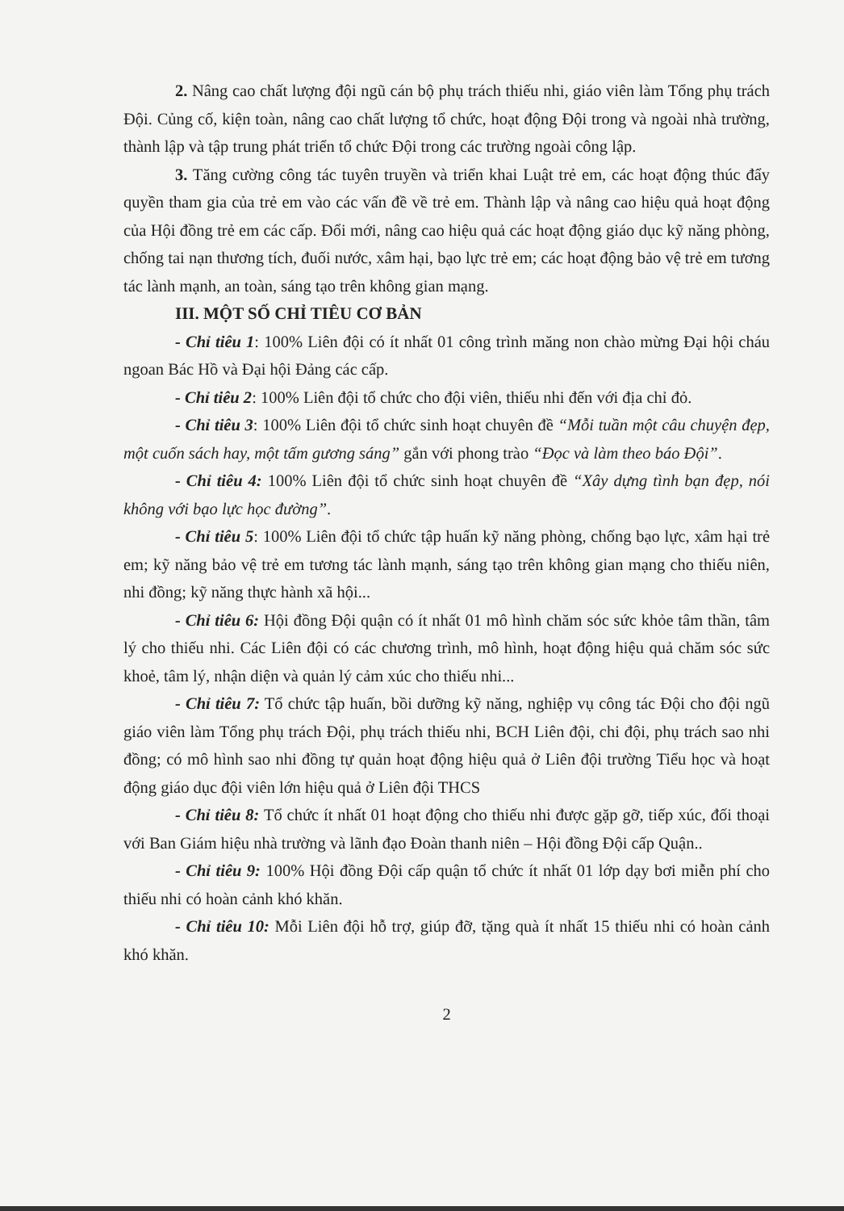2. Nâng cao chất lượng đội ngũ cán bộ phụ trách thiếu nhi, giáo viên làm Tổng phụ trách Đội. Củng cố, kiện toàn, nâng cao chất lượng tổ chức, hoạt động Đội trong và ngoài nhà trường, thành lập và tập trung phát triển tổ chức Đội trong các trường ngoài công lập.
3. Tăng cường công tác tuyên truyền và triển khai Luật trẻ em, các hoạt động thúc đẩy quyền tham gia của trẻ em vào các vấn đề về trẻ em. Thành lập và nâng cao hiệu quả hoạt động của Hội đồng trẻ em các cấp. Đổi mới, nâng cao hiệu quả các hoạt động giáo dục kỹ năng phòng, chống tai nạn thương tích, đuối nước, xâm hại, bạo lực trẻ em; các hoạt động bảo vệ trẻ em tương tác lành mạnh, an toàn, sáng tạo trên không gian mạng.
III. MỘT SỐ CHỈ TIÊU CƠ BẢN
- Chỉ tiêu 1: 100% Liên đội có ít nhất 01 công trình măng non chào mừng Đại hội cháu ngoan Bác Hồ và Đại hội Đảng các cấp.
- Chỉ tiêu 2: 100% Liên đội tổ chức cho đội viên, thiếu nhi đến với địa chỉ đỏ.
- Chỉ tiêu 3: 100% Liên đội tổ chức sinh hoạt chuyên đề “Mỗi tuần một câu chuyện đẹp, một cuốn sách hay, một tấm gương sáng” gắn với phong trào “Đọc và làm theo báo Đội”.
- Chỉ tiêu 4: 100% Liên đội tổ chức sinh hoạt chuyên đề “Xây dựng tình bạn đẹp, nói không với bạo lực học đường”.
- Chỉ tiêu 5: 100% Liên đội tổ chức tập huấn kỹ năng phòng, chống bạo lực, xâm hại trẻ em; kỹ năng bảo vệ trẻ em tương tác lành mạnh, sáng tạo trên không gian mạng cho thiếu niên, nhi đồng; kỹ năng thực hành xã hội...
- Chỉ tiêu 6: Hội đồng Đội quận có ít nhất 01 mô hình chăm sóc sức khỏe tâm thần, tâm lý cho thiếu nhi. Các Liên đội có các chương trình, mô hình, hoạt động hiệu quả chăm sóc sức khoẻ, tâm lý, nhận diện và quản lý cảm xúc cho thiếu nhi...
- Chỉ tiêu 7: Tổ chức tập huấn, bồi dưỡng kỹ năng, nghiệp vụ công tác Đội cho đội ngũ giáo viên làm Tổng phụ trách Đội, phụ trách thiếu nhi, BCH Liên đội, chi đội, phụ trách sao nhi đồng; có mô hình sao nhi đồng tự quản hoạt động hiệu quả ở Liên đội trường Tiểu học và hoạt động giáo dục đội viên lớn hiệu quả ở Liên đội THCS
- Chỉ tiêu 8: Tổ chức ít nhất 01 hoạt động cho thiếu nhi được gặp gỡ, tiếp xúc, đối thoại với Ban Giám hiệu nhà trường và lãnh đạo Đoàn thanh niên – Hội đồng Đội cấp Quận..
- Chỉ tiêu 9: 100% Hội đồng Đội cấp quận tổ chức ít nhất 01 lớp dạy bơi miễn phí cho thiếu nhi có hoàn cảnh khó khăn.
- Chỉ tiêu 10: Mỗi Liên đội hỗ trợ, giúp đỡ, tặng quà ít nhất 15 thiếu nhi có hoàn cảnh khó khăn.
2